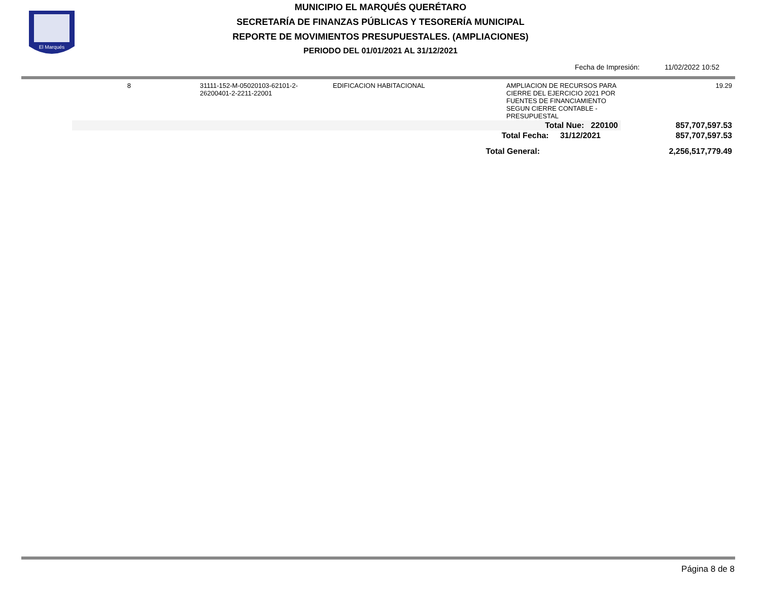El Marqués
MUNICIPIO EL MARQUÉS QUERÉTARO
SECRETARÍA DE FINANZAS PÚBLICAS Y TESORERÍA MUNICIPAL
REPORTE DE MOVIMIENTOS PRESUPUESTALES. (AMPLIACIONES)
PERIODO DEL 01/01/2021 AL 31/12/2021
Fecha de Impresión: 11/02/2022 10:52
| 8 | 31111-152-M-05020103-62101-2- 26200401-2-2211-22001 | EDIFICACION HABITACIONAL | AMPLIACION DE RECURSOS PARA CIERRE DEL EJERCICIO 2021 POR FUENTES DE FINANCIAMIENTO SEGUN CIERRE CONTABLE - PRESUPUESTAL | 19.29 |
| Total Nue: 220100 | | | | 857,707,597.53 |
| Total Fecha: 31/12/2021 | | | | 857,707,597.53 |
| Total General: | | | | 2,256,517,779.49 |
Página 8 de 8